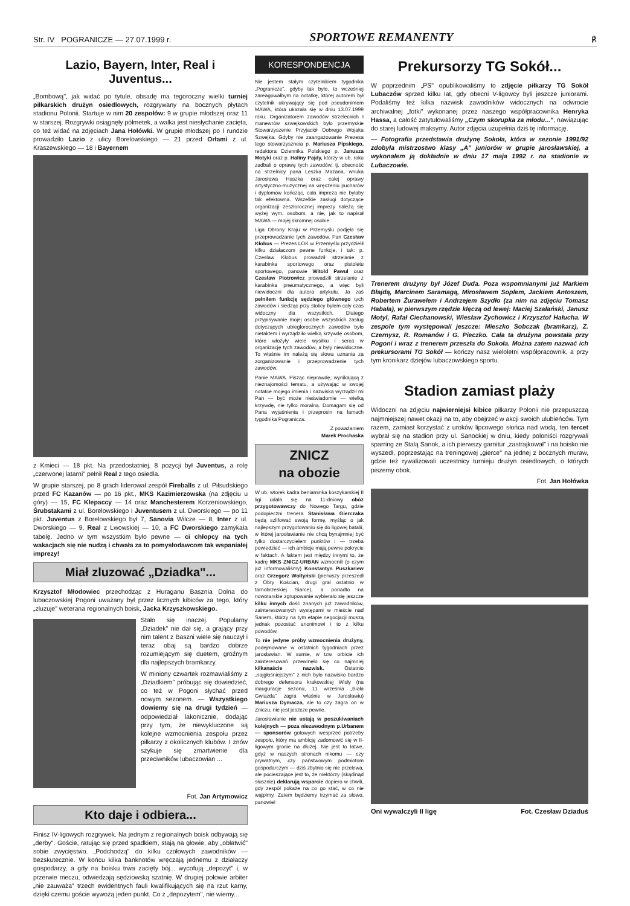Str. IV POGRANICZE — 27.07.1999 r. SPORTOWE REMANENTY ℟
Lazio, Bayern, Inter, Real i Juventus...
„Bombową", jak widać po tytule, obsadę ma tegoroczny wielki turniej piłkarskich drużyn osiedlowych, rozgrywany na bocznych płytach stadionu Polonii. Startuje w nim 20 zespołów: 9 w grupie młodszej oraz 11 w starszej. Rozgrywki osiągnęły półmetek, a walka jest niesłychanie zacięta, co też widać na zdjęciach Jana Hołówki. W grupie młodszej po I rundzie prowadziło Lazio z ulicy Borelowskiego — 21 przed Orłami z ul. Kraszewskiego — 18 i Bayernem
z Kmieci — 18 pkt. Na przedostatniej, 8 pozycji był Juventus, a rolę „czerwonej latarni" pełnił Real z tego osiedla.
W grupie starszej, po 8 grach liderował zespół Fireballs z ul. Piłsudskiego przed FC Kazanów — po 16 pkt., MKS Kazimierzowska (na zdjęciu u góry) — 15, FC Klepaccy — 14 oraz Manchesterem Korzeniowskiego, Śrubstakami z ul. Borelowskiego i Juventusem z ul. Dworskiego — po 11 pkt. Juventus z Borelowskiego był 7, Sanovia Wilcze — 8, Inter z ul. Dworskiego — 9, Real z Lwowskiej — 10, a FC Dworskiego zamykała tabelę. Jedno w tym wszystkim było pewne — ci chłopcy na tych wakacjach się nie nudzą i chwała za to pomysłodawcom tak wspaniałej imprezy!
Miał zluzować „Dziadka"...
Krzysztof Młodowiec przechodząc z Huraganu Basznia Dolna do lubaczowskiej Pogoni uważany był przez licznych kibiców za tego, który „zluzuje" weterana regionalnych boisk, Jacka Krzyszkowskiego.
Stało się inaczej. Popularny „Dziadek" nie dał się, a grający przy nim talent z Baszni wiele się nauczył i teraz obaj są bardzo dobrze rozumiejącym się duetem, groźnym dla najlepszych bramkarzy.
W miniony czwartek rozmawialiśmy z „Dziadkiem" próbując się dowiedzieć, co też w Pogoni słychać przed nowym sezonem. — Wszystkiego dowiemy się na drugi tydzień — odpowiedział lakonicznie, dodając przy tym, że niewykluczone są kolejne wzmocnienia zespołu przez piłkarzy z okolicznych klubów. I znów szykuje się zmartwienie dla przeciwników lubaczowian ...
Fot. Jan Artymowicz
Kto daje i odbiera...
Finisz IV-ligowych rozgrywek. Na jednym z regionalnych boisk odbywają się „derby". Goście, ratując się przed spadkiem, stają na głowie, aby „obłatwić" sobie zwycięstwo. „Podchodzą" do kilku czołowych zawodników — bezskutecznie. W końcu kilka banknotów wręczają jednemu z działaczy gospodarzy, a gdy na boisku trwa zacięty bój... wycofują „depozyt" i, w przerwie meczu, odwiedzają sędziowską szatnię. W drugiej połowie arbiter „nie zauważa" trzech ewidentnych fauli kwalifikujących się na rzut karny, dzięki czemu goście wywożą jeden punkt. Co z „depozytem", nie wiemy...
KORESPONDENCJA
Nie jestem stałym czytelnikiem tygodnika „Pogranicze", gdyby tak było, to wcześniej zareagowałbym na notatkę, której autorem był czytelnik ukrywający się pod pseudonimem MAWA, która ukazała się w dniu 13.07.1999 roku. Organizatorem zawodów strzeleckich I manewrów szwejkowskich było przemyskie Stowarzyszenie Przyjaciół Dobrego Wojaka Szwejka. Gdyby nie zaangażowanie Prezesa tego stowarzyszneia p. Mariusza Pipskiego, redaktora Dziennika Polskiego p. Janusza Motyki oraz p. Haliny Pajdy, którzy w ub. roku zadbali o oprawę tych zawodów, tj. obecność na strzelnicy pana Leszka Mazana, wnuka Jarosława Haszka oraz całej oprawy artystyczno-muzycznej na wręczeniu pucharów i dyplomów kończąc, cała impreza nie byłaby tak efektowna. Wszelkie zasługi dotyczące organizacji zeszłorocznej imprezy należą się wyżej wym. osobom, a nie, jak to napisał MAWA — mojej skromnej osobie.
Liga Obrony Kraju w Przemyślu podjęła się przeprowadzanie tych zawodów. Pan Czesław Kłobus — Prezes LOK w Przemyślu przydzielił kilku działaczom pewne funkcje, i tak: p. Czesław Kłobus prowadził strzelanie z karabinka sportowego oraz pistoletu sportowego, panowie Witold Pawul oraz Czesław Piotrowicz prowadzili strzelanie z karabinka pneumatycznego, a więc byli niewidoczni dla autora artykułu. Ja zaś pełniłem funkcję sędziego głównego tych zawodów i siedząc przy stolicy byłem cały czas widoczny dla wszystkich. Dlatego przypisywanie mojej osobie wszystkich zasług dotyczących ubiegłorocznych zawodów było nietaktem i wyrządziło wielką krzywdę osobom, które włożyły wiele wysiłku i serca w organizację tych zawodów, a były niewidoczne. To właśnie im należą się słowa uznania za zorganizowanie i przeprowadzenie tych zawodów.
Panie MAWA. Pisząc nieprawdę, wynikającą z nieznajomości tematu, a używając w swojej notatce mojego imienia i nazwiska wyrządził mi Pan — być może nieświadomie — wielką krzywdę, nie tylko moralną. Domagam się od Pana wyjaśnienia i przeprosin na łamach tygodnika Pogranicza.
Z poważaniem
Marek Prochaska
ZNICZ
na obozie
W ub. wtorek kadra beniaminka koszykarskiej II ligi udała się na 11-dniowy obóz przygotowawczy do Nowego Targu, gdzie podopieczni trenera Stanisława Gierczaka będą szlifować swoją formę, myśląc o jak najlepszym przygotowaniu się do ligowej batalii, w której jarosławianie nie chcą bynajmniej być tylko dostarczycielem punktów i — trzeba powiedzieć — ich ambicje mają pewne pokrycie w faktach. A faktem jest między innymi to, że kadrę MKS ZNICZ-URBAN wzmocnili (o czym już informowaliśmy) Konstantyn Puszkariew oraz Grzegorz Woltyński (pierwszy przeszedł z Obry Kościan, drugi grał ostatnio w tarnobrzeskiej Siarce), a ponadto na nowotarskie zgrupowanie wybierało się jeszcze kilku innych dość znanych już zawodników, zainteresowanych występami w mieście nad Sanem, którzy na tym etapie negocjacji muszą jednak pozostać anonimowi i to z kilku powodów.
To nie jedyne próby wzmocnienia drużyny, podejmowane w ostatnich tygodniach przez jarosławian. W sumie, w tzw. orbicie ich zainteresowań przewinęło się co najmniej kilkanaście nazwisk. Ostatnio „najgłośniejszym" z nich było nazwisko bardzo dobrego defensora krakowskiej Wisły (na inauguracje sezonu, 11 września „Biała Gwiazda" zagra właśnie w Jarosławiu) Mariusza Dymacza, ale to czy zagra on w Zniczu, nie jest jeszcze pewne.
Jarosławianie nie ustają w poszukiwaniach kolejnych — poza niezawodnym p.Urbanem — sponsorów gotowych wesprzeć potrzeby zespołu, który ma ambicję zadomowić się w II-ligowym gronie na dłużej. Nie jest to łatwe, gdyż w naszych stronach nikomu — czy prywatnym, czy państwowym podmiotom gospodarczym — dziś zbytnio się nie przelewa, ale pocieszające jest to, że niektórzy (skądinąd słusznie) deklarują wsparcie dopiero w chwili, gdy zespół pokaże na co go stać, w co nie wątpimy. Zatem będziemy trzymać za słowo, panowie!
Prekursorzy TG Sokół...
W poprzednim „PS" opublikowaliśmy to zdjęcie piłkarzy TG Sokół Lubaczów sprzed kilku lat, gdy obecni V-ligowcy byli jeszcze juniorami. Podaliśmy też kilka nazwisk zawodników widocznych na odwrocie archiwalnej „fotki" wykonanej przez naszego współpracownika Henryka Hassa, a całość zatytułowaliśmy „Czym skorupka za młodu...", nawiązując do starej ludowej maksymy. Autor zdjęcia uzupełnia dziś tę informację.
— Fotografia przedstawia drużynę Sokoła, która w sezonie 1991/92 zdobyła mistrzostwo klasy „A" juniorów w grupie jarosławskiej, a wykonałem ją dokładnie w dniu 17 maja 1992 r. na stadionie w Lubaczowie.
Trenerem drużyny był Józef Duda. Poza wspomnianymi już Markiem Błajdą, Marcinem Saramagą, Mirosławem Soplem, Jackiem Antoszem, Robertem Żurawelem i Andrzejem Szydło (za nim na zdjęciu Tomasz Habała), w pierwszym rzędzie klęczą od lewej: Maciej Szałański, Janusz Motyl, Rafał Ciechanowski, Wiesław Zychowicz i Krzysztof Hałucha. W zespole tym występowali jeszcze: Mieszko Sobczak (bramkarz), Z. Czernysz, R. Romanów i G. Pieczko. Cała ta drużyna powstała przy Pogoni i wraz z trenerem przeszła do Sokoła. Można zatem nazwać ich prekursorami TG Sokół — kończy nasz wieloletni współpracownik, a przy tym kronikarz dziejów lubaczowskiego sportu.
Stadion zamiast plaży
Widoczni na zdjęciu najwierniejsi kibice piłkarzy Polonii nie przepuszczą najmniejszej nawet okazji na to, aby obejrzeć w akcji swoich ulubieńców. Tym razem, zamiast korzystać z uroków lipcowego słońca nad wodą, ten tercet wybrał się na stadion przy ul. Sanockiej w dniu, kiedy poloniści rozgrywali sparring ze Stalą Sanok, a ich pierwszy garnitur „zastrajkował" i na boisko nie wyszedł, poprzestając na treningowej „gierce" na jednej z bocznych muraw, gdzie też rywalizowali uczestnicy turnieju drużyn osiedlowych, o których piszemy obok.
Fot. Jan Hołówka
Oni wywalczyli II ligę Fot. Czesław Dziaduś